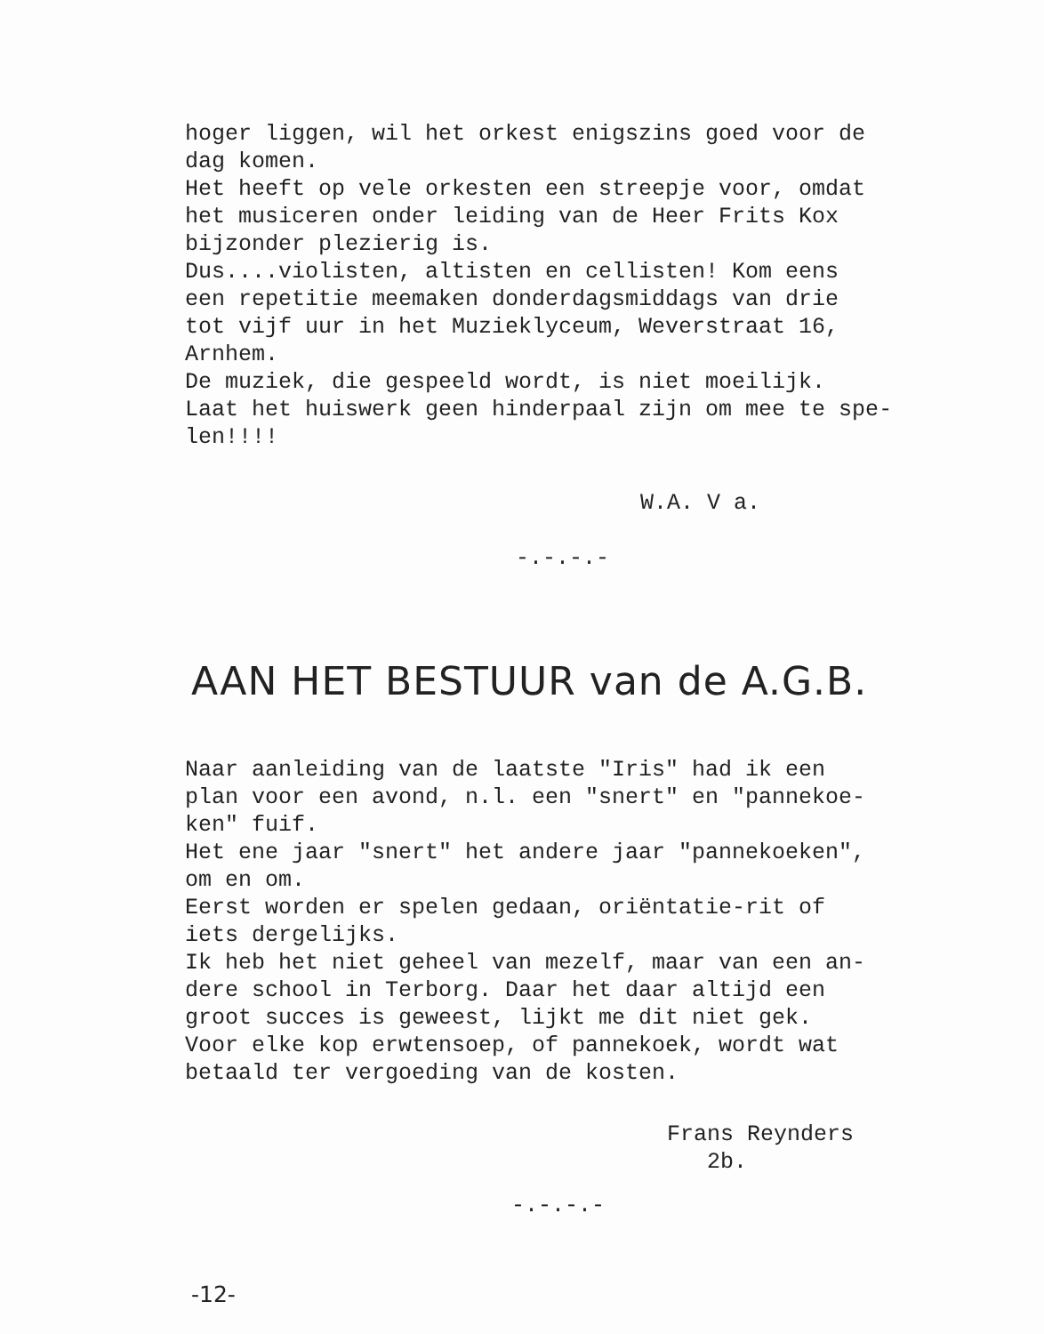hoger liggen, wil het orkest enigszins goed voor de dag komen. Het heeft op vele orkesten een streepje voor, omdat het musiceren onder leiding van de Heer Frits Kox bijzonder plezierig is. Dus....violisten, altisten en cellisten! Kom eens een repetitie meemaken donderdagsmiddags van drie tot vijf uur in het Muzieklyceum, Weverstraat 16, Arnhem. De muziek, die gespeeld wordt, is niet moeilijk. Laat het huiswerk geen hinderpaal zijn om mee te spe- len!!!!
W.A. V a.
-.-.-.-
AAN HET BESTUUR van de A.G.B.
Naar aanleiding van de laatste "Iris" had ik een plan voor een avond, n.l. een "snert" en "pannekoe- ken" fuif. Het ene jaar "snert" het andere jaar "pannekoeken", om en om. Eerst worden er spelen gedaan, oriëntatie-rit of iets dergelijks. Ik heb het niet geheel van mezelf, maar van een an- dere school in Terborg. Daar het daar altijd een groot succes is geweest, lijkt me dit niet gek. Voor elke kop erwtensoep, of pannekoek, wordt wat betaald ter vergoeding van de kosten.
Frans Reynders 2b.
-.-.-.-
-12-